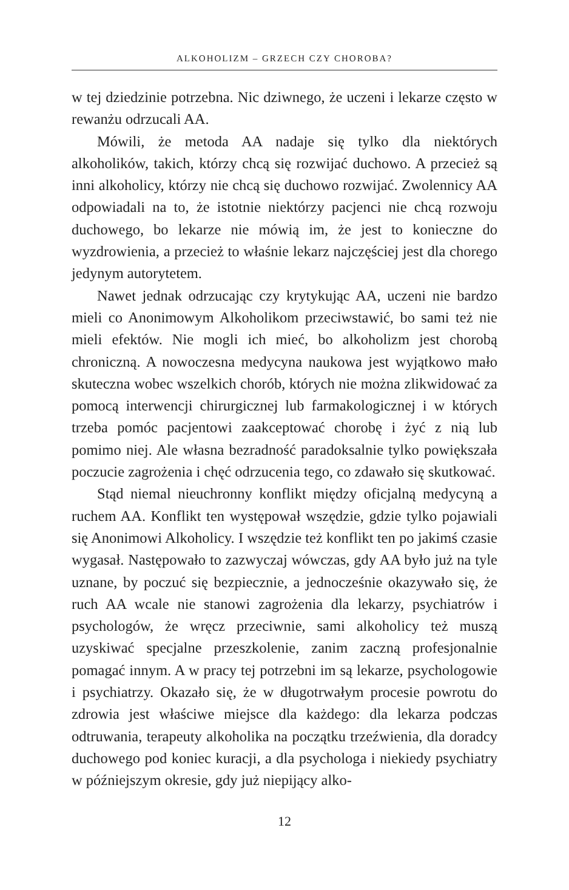ALKOHOLIZM – GRZECH CZY CHOROBA?
w tej dziedzinie potrzebna. Nic dziwnego, że uczeni i lekarze często w rewanżu odrzucali AA.
Mówili, że metoda AA nadaje się tylko dla niektórych alkoholików, takich, którzy chcą się rozwijać duchowo. A przecież są inni alkoholicy, którzy nie chcą się duchowo rozwijać. Zwolennicy AA odpowiadali na to, że istotnie niektórzy pacjenci nie chcą rozwoju duchowego, bo lekarze nie mówią im, że jest to konieczne do wyzdrowienia, a przecież to właśnie lekarz najczęściej jest dla chorego jedynym autorytetem.
Nawet jednak odrzucając czy krytykując AA, uczeni nie bardzo mieli co Anonimowym Alkoholikom przeciwstawić, bo sami też nie mieli efektów. Nie mogli ich mieć, bo alkoholizm jest chorobą chroniczną. A nowoczesna medycyna naukowa jest wyjątkowo mało skuteczna wobec wszelkich chorób, których nie można zlikwidować za pomocą interwencji chirurgicznej lub farmakologicznej i w których trzeba pomóc pacjentowi zaakceptować chorobę i żyć z nią lub pomimo niej. Ale własna bezradność paradoksalnie tylko powiększała poczucie zagrożenia i chęć odrzucenia tego, co zdawało się skutkować.
Stąd niemal nieuchronny konflikt między oficjalną medycyną a ruchem AA. Konflikt ten występował wszędzie, gdzie tylko pojawiali się Anonimowi Alkoholicy. I wszędzie też konflikt ten po jakimś czasie wygasał. Następowało to zazwyczaj wówczas, gdy AA było już na tyle uznane, by poczuć się bezpiecznie, a jednocześnie okazywało się, że ruch AA wcale nie stanowi zagrożenia dla lekarzy, psychiatrów i psychologów, że wręcz przeciwnie, sami alkoholicy też muszą uzyskiwać specjalne przeszkolenie, zanim zaczną profesjonalnie pomagać innym. A w pracy tej potrzebni im są lekarze, psychologowie i psychiatrzy. Okazało się, że w długotrwałym procesie powrotu do zdrowia jest właściwe miejsce dla każdego: dla lekarza podczas odtruwania, terapeuty alkoholika na początku trzeźwienia, dla doradcy duchowego pod koniec kuracji, a dla psychologa i niekiedy psychiatry w późniejszym okresie, gdy już niepijący alko-
12